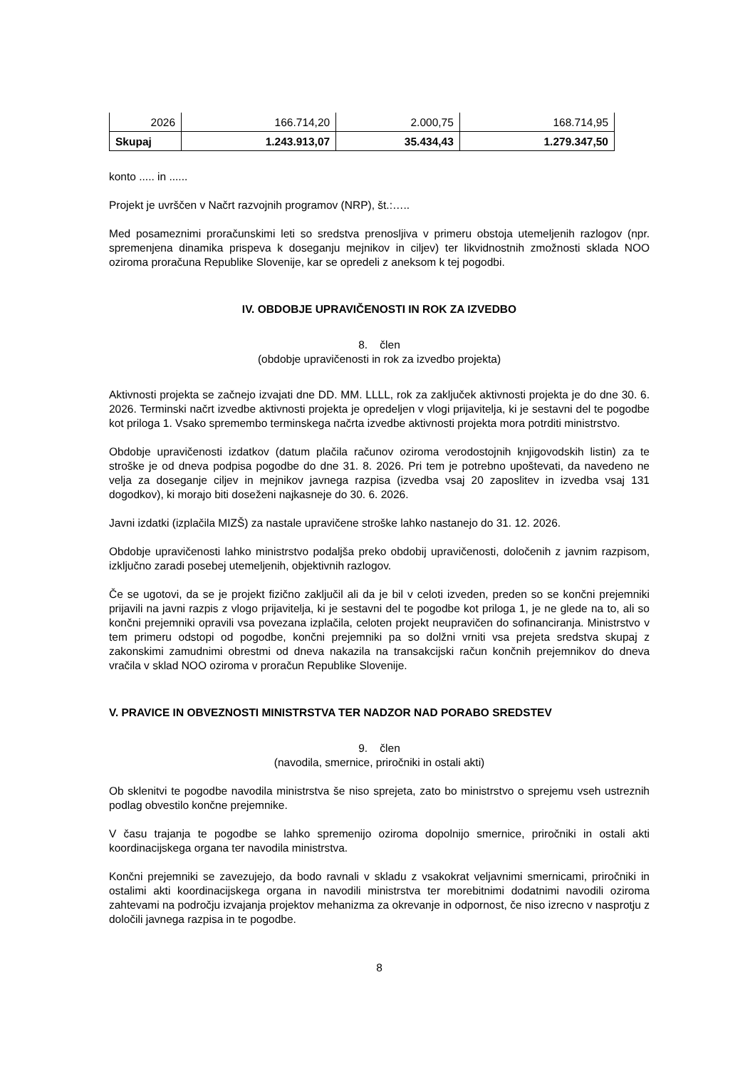| 2026 | 166.714,20 | 2.000,75 | 168.714,95 |
| Skupaj | 1.243.913,07 | 35.434,43 | 1.279.347,50 |
konto ..... in ......
Projekt je uvrščen v Načrt razvojnih programov (NRP), št.:…..
Med posameznimi proračunskimi leti so sredstva prenosljiva v primeru obstoja utemeljenih razlogov (npr. spremenjena dinamika prispeva k doseganju mejnikov in ciljev) ter likvidnostnih zmožnosti sklada NOO oziroma proračuna Republike Slovenije, kar se opredeli z aneksom k tej pogodbi.
IV. OBDOBJE UPRAVIČENOSTI IN ROK ZA IZVEDBO
8. člen
(obdobje upravičenosti in rok za izvedbo projekta)
Aktivnosti projekta se začnejo izvajati dne DD. MM. LLLL, rok za zaključek aktivnosti projekta je do dne 30. 6. 2026. Terminski načrt izvedbe aktivnosti projekta je opredeljen v vlogi prijavitelja, ki je sestavni del te pogodbe kot priloga 1. Vsako spremembo terminskega načrta izvedbe aktivnosti projekta mora potrditi ministrstvo.
Obdobje upravičenosti izdatkov (datum plačila računov oziroma verodostojnih knjigovodskih listin) za te stroške je od dneva podpisa pogodbe do dne 31. 8. 2026. Pri tem je potrebno upoštevati, da navedeno ne velja za doseganje ciljev in mejnikov javnega razpisa (izvedba vsaj 20 zaposlitev in izvedba vsaj 131 dogodkov), ki morajo biti doseženi najkasneje do 30. 6. 2026.
Javni izdatki (izplačila MIZŠ) za nastale upravičene stroške lahko nastanejo do 31. 12. 2026.
Obdobje upravičenosti lahko ministrstvo podaljša preko obdobij upravičenosti, določenih z javnim razpisom, izključno zaradi posebej utemeljenih, objektivnih razlogov.
Če se ugotovi, da se je projekt fizično zaključil ali da je bil v celoti izveden, preden so se končni prejemniki prijavili na javni razpis z vlogo prijavitelja, ki je sestavni del te pogodbe kot priloga 1, je ne glede na to, ali so končni prejemniki opravili vsa povezana izplačila, celoten projekt neupravičen do sofinanciranja. Ministrstvo v tem primeru odstopi od pogodbe, končni prejemniki pa so dolžni vrniti vsa prejeta sredstva skupaj z zakonskimi zamudnimi obrestmi od dneva nakazila na transakcijski račun končnih prejemnikov do dneva vračila v sklad NOO oziroma v proračun Republike Slovenije.
V. PRAVICE IN OBVEZNOSTI MINISTRSTVA TER NADZOR NAD PORABO SREDSTEV
9. člen
(navodila, smernice, priročniki in ostali akti)
Ob sklenitvi te pogodbe navodila ministrstva še niso sprejeta, zato bo ministrstvo o sprejemu vseh ustreznih podlag obvestilo končne prejemnike.
V času trajanja te pogodbe se lahko spremenijo oziroma dopolnijo smernice, priročniki in ostali akti koordinacijskega organa ter navodila ministrstva.
Končni prejemniki se zavezujejo, da bodo ravnali v skladu z vsakokrat veljavnimi smernicami, priročniki in ostalimi akti koordinacijskega organa in navodili ministrstva ter morebitnimi dodatnimi navodili oziroma zahtevami na področju izvajanja projektov mehanizma za okrevanje in odpornost, če niso izrecno v nasprotju z določili javnega razpisa in te pogodbe.
8